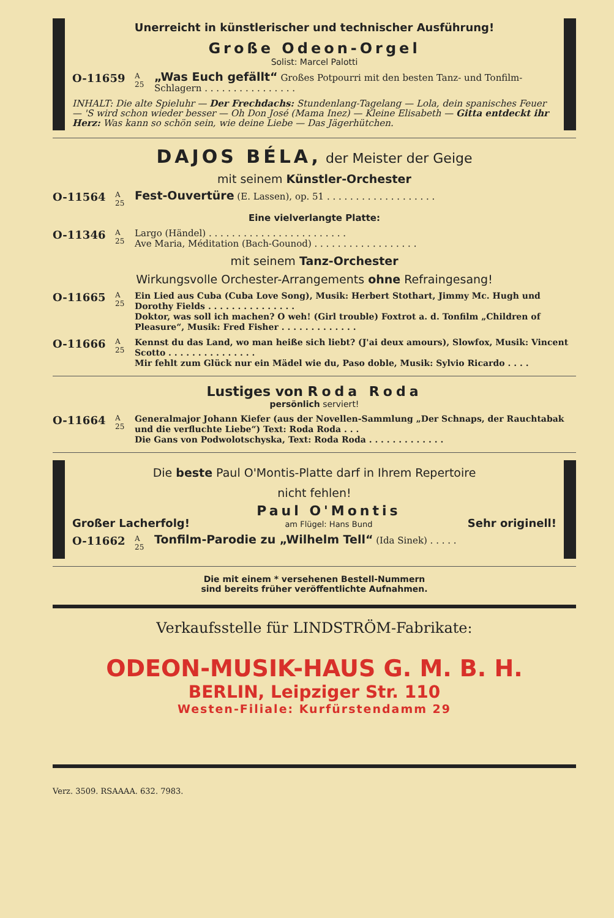Unerreicht in künstlerischer und technischer Ausführung!
Große Odeon-Orgel
Solist: Marcel Palotti
O-11659
A
25
„Was Euch gefällt“ Großes Potpourri mit den besten Tanz- und Tonfilm-Schlagern . . . . . . . . . . . . . . . .
INHALT: Die alte Spieluhr — Der Frechdachs: Stundenlang-Tagelang — Lola, dein spanisches Feuer — 'S wird schon wieder besser — Oh Don José (Mama Inez) — Kleine Elisabeth — Gitta entdeckt ihr Herz: Was kann so schön sein, wie deine Liebe — Das Jägerhütchen.
DAJOS BÉLA, der Meister der Geige
mit seinem Künstler-Orchester
O-11564
A
25
Fest-Ouvertüre (E. Lassen), op. 51 . . . . . . . . . . . . . . . . . . .
Eine vielverlangte Platte:
O-11346
A
25
Largo (Händel) . . . . . . . . . . . . . . . . . . . . . . . .
Ave Maria, Méditation (Bach-Gounod) . . . . . . . . . . . . . . . . . .
mit seinem Tanz-Orchester
Wirkungsvolle Orchester-Arrangements ohne Refraingesang!
O-11665
A
25
Ein Lied aus Cuba (Cuba Love Song), Musik: Herbert Stothart, Jimmy Mc. Hugh und Dorothy Fields . . . . . . . . . . . . . . .
Doktor, was soll ich machen? O weh! (Girl trouble) Foxtrot a. d. Tonfilm „Children of Pleasure“, Musik: Fred Fisher . . . . . . . . . . . . .
O-11666
A
25
Kennst du das Land, wo man heiße sich liebt? (J'ai deux amours), Slowfox, Musik: Vincent Scotto . . . . . . . . . . . . . . .
Mir fehlt zum Glück nur ein Mädel wie du, Paso doble, Musik: Sylvio Ricardo . . . .
Lustiges von Roda Roda
persönlich serviert!
O-11664
A
25
Generalmajor Johann Kiefer (aus der Novellen-Sammlung „Der Schnaps, der Rauchtabak und die verfluchte Liebe“) Text: Roda Roda . . .
Die Gans von Podwolotschyska, Text: Roda Roda . . . . . . . . . . . . .
Die beste Paul O'Montis-Platte darf in Ihrem Repertoire
nicht fehlen!
Großer Lacherfolg!
Paul O'Montis
am Flügel: Hans Bund
Sehr originell!
O-11662
A
25
Tonfilm-Parodie zu „Wilhelm Tell“ (Ida Sinek) . . . . .
Die mit einem * versehenen Bestell-Nummern
sind bereits früher veröffentlichte Aufnahmen.
Verkaufsstelle für LINDSTRÖM-Fabrikate:
ODEON-MUSIK-HAUS G. M. B. H.
BERLIN, Leipziger Str. 110
Westen-Filiale: Kurfürstendamm 29
Verz. 3509. RSAAAA. 632. 7983.